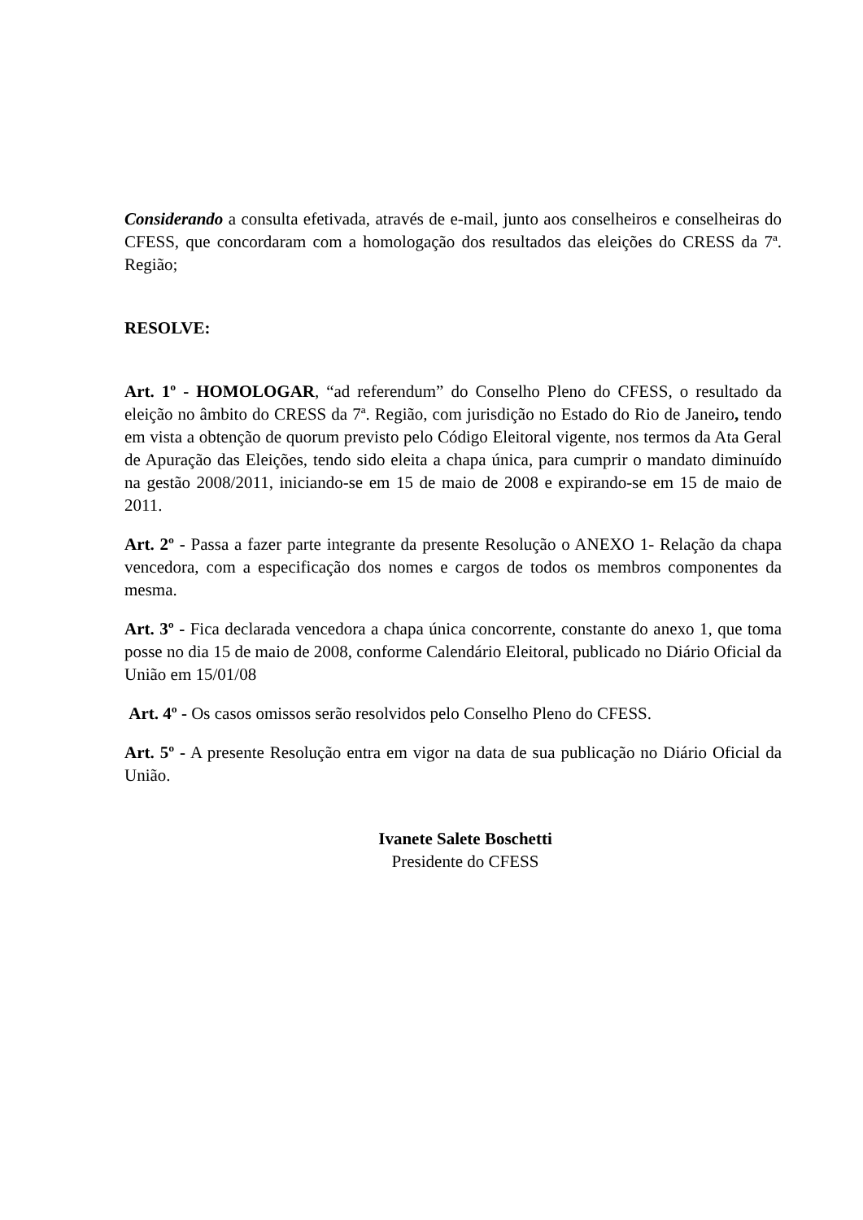Considerando a consulta efetivada, através de e-mail, junto aos conselheiros e conselheiras do CFESS, que concordaram com a homologação dos resultados das eleições do CRESS da 7ª. Região;
RESOLVE:
Art. 1º - HOMOLOGAR, “ad referendum” do Conselho Pleno do CFESS, o resultado da eleição no âmbito do CRESS da 7ª. Região, com jurisdição no Estado do Rio de Janeiro, tendo em vista a obtenção de quorum previsto pelo Código Eleitoral vigente, nos termos da Ata Geral de Apuração das Eleições, tendo sido eleita a chapa única, para cumprir o mandato diminuído na gestão 2008/2011, iniciando-se em 15 de maio de 2008 e expirando-se em 15 de maio de 2011.
Art. 2º - Passa a fazer parte integrante da presente Resolução o ANEXO 1- Relação da chapa vencedora, com a especificação dos nomes e cargos de todos os membros componentes da mesma.
Art. 3º - Fica declarada vencedora a chapa única concorrente, constante do anexo 1, que toma posse no dia 15 de maio de 2008, conforme Calendário Eleitoral, publicado no Diário Oficial da União em 15/01/08
Art. 4º - Os casos omissos serão resolvidos pelo Conselho Pleno do CFESS.
Art. 5º - A presente Resolução entra em vigor na data de sua publicação no Diário Oficial da União.
Ivanete Salete Boschetti
Presidente do CFESS